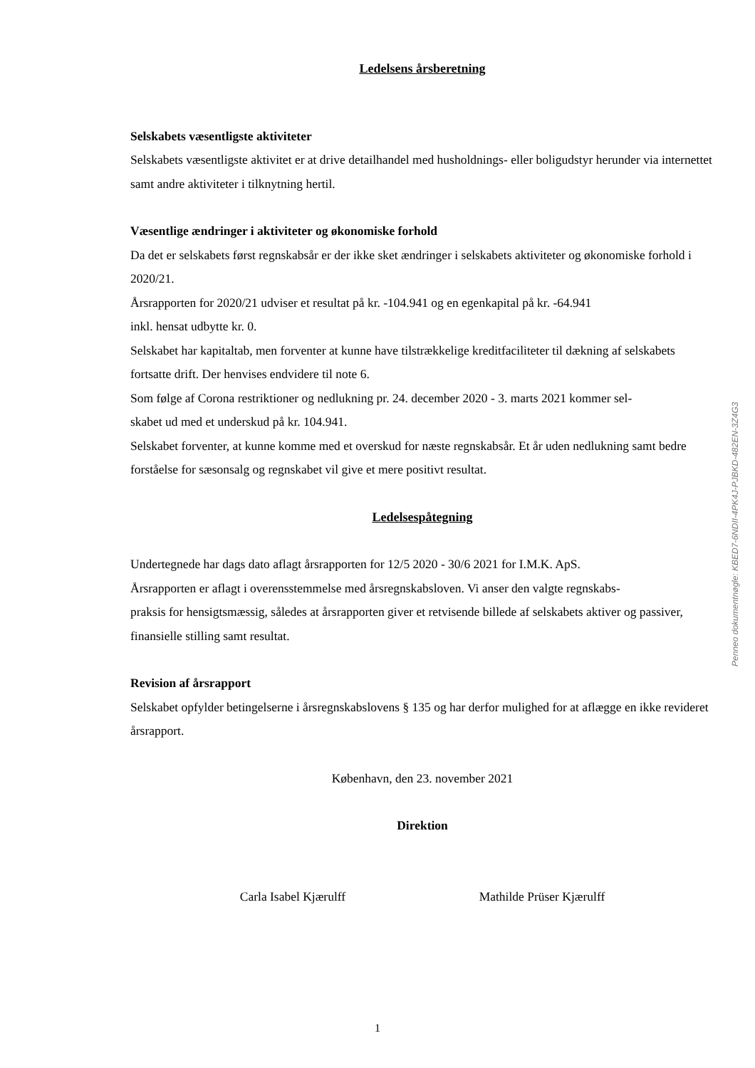Ledelsens årsberetning
Selskabets væsentligste aktiviteter
Selskabets væsentligste aktivitet er at drive detailhandel med husholdnings- eller boligudstyr herunder via internettet samt andre aktiviteter i tilknytning hertil.
Væsentlige ændringer i aktiviteter og økonomiske forhold
Da det er selskabets først regnskabsår er der ikke sket ændringer i selskabets aktiviteter og økonomiske forhold i 2020/21.
Årsrapporten for 2020/21 udviser et resultat på kr. -104.941 og en egenkapital på kr. -64.941
inkl. hensat udbytte kr. 0.
Selskabet har kapitaltab, men forventer at kunne have tilstrækkelige kreditfaciliteter til dækning af selskabets fortsatte drift. Der henvises endvidere til note 6.
Som følge af Corona restriktioner og nedlukning pr. 24. december 2020 - 3. marts 2021 kommer sel-
skabet ud med et underskud på kr. 104.941.
Selskabet forventer, at kunne komme med et overskud for næste regnskabsår. Et år uden nedlukning samt bedre forståelse for sæsonsalg og regnskabet vil give et mere positivt resultat.
Ledelsespåtegning
Undertegnede har dags dato aflagt årsrapporten for 12/5 2020 - 30/6 2021 for I.M.K. ApS.
Årsrapporten er aflagt i overensstemmelse med årsregnskabsloven. Vi anser den valgte regnskabs-
praksis for hensigtsmæssig, således at årsrapporten giver et retvisende billede af selskabets aktiver og passiver, finansielle stilling samt resultat.
Revision af årsrapport
Selskabet opfylder betingelserne i årsregnskabslovens § 135 og har derfor mulighed for at aflægge en ikke revideret årsrapport.
København, den 23. november 2021
Direktion
Carla Isabel Kjærulff Mathilde Prüser Kjærulff
Penneo dokumentnøgle: KBED7-6NDII-4PK4J-PJBKD-482EN-3Z4G3
1